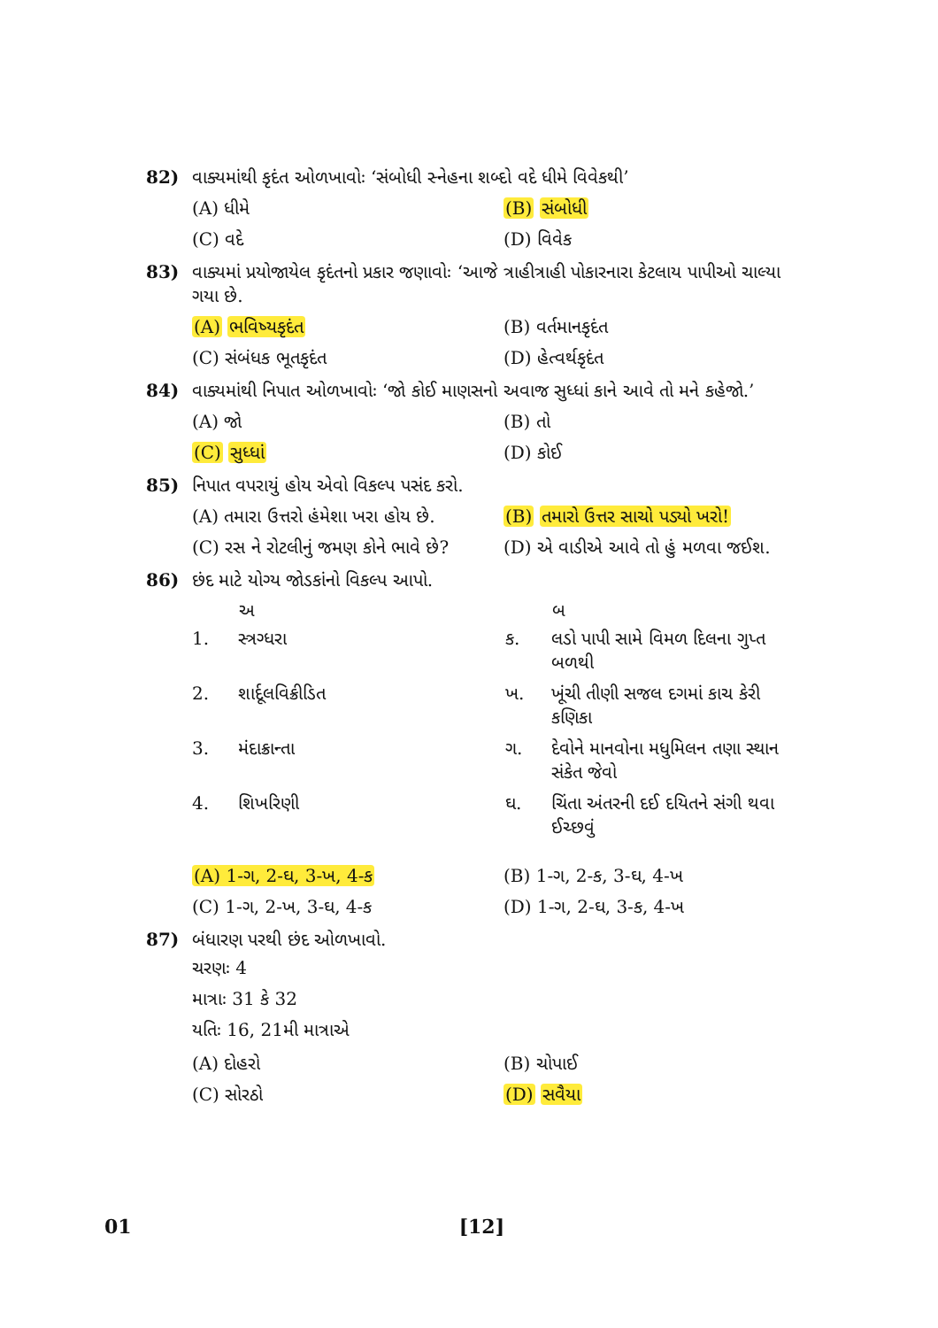82) વાક્યમાંથી કૃદંત ઓળખાવોઃ ‘સંબોધી સ્નેહના શબ્દો વદે ધીમે વિવેકથી’
(A) ધીમે (B) સંબોધી (C) વદે (D) વિવેક
83) વાક્યમાં પ્રયોજાયેલ કૃદંતનો પ્રકાર જણાવોઃ ‘આજે ત્રાહીત્રાહી પોકારનારા કેટલાય પાપીઓ ચાલ્યા ગયા છે.
(A) ભવિષ્યકૃદંત (B) વર્તમાનકૃદંત (C) સંબંધક ભૂતકૃદંત (D) હેત્વર્થકૃદંત
84) વાક્યમાંથી નિપાત ઓળખાવોઃ ‘જો કોઈ માણસનો અવાજ સુધ્ધાં કાને આવે તો મને કહેજો.’
(A) જો (B) તો (C) સુધ્ધાં (D) કોઈ
85) નિપાત વપરાયું હોય એવો વિકલ્પ પસંદ કરો.
(A) તમારા ઉત્તરો હંમેશા ખરા હોય છે. (B) તમારો ઉત્તર સાચો પડ્યો ખરો! (C) રસ ને રોટલીનું જમણ કોને ભાવે છે? (D) એ વાડીએ આવે તો હું મળવા જઈશ.
86) છંદ માટે યોગ્ય જોડકાંનો વિકલ્પ આપો.
| | અ | | બ |
| --- | --- | --- | --- |
| 1. | સ્ત્રગ્ધરા | ક. | લડો પાપી સામે વિમળ દિલના ગુપ્ત બળથી |
| 2. | શાર્દૂલવિક્રીડિત | ખ. | ખૂંચી તીણી સજલ દગમાં કાચ કેરી કણિકા |
| 3. | મંદાક્રાન્તા | ગ. | દેવોને માનવોના મધુમિલન તણા સ્થાન સંકેત જેવો |
| 4. | શિખરિણી | ઘ. | ચિંતા અંતરની દઈ દયિતને સંગી થવા ઈચ્છવું |
(A) 1-ગ, 2-ઘ, 3-ખ, 4-ક (B) 1-ગ, 2-ક, 3-ઘ, 4-ખ (C) 1-ગ, 2-ખ, 3-ઘ, 4-ક (D) 1-ગ, 2-ઘ, 3-ક, 4-ખ
87) બંધારણ પરથી છંદ ઓળખાવો.
ચરણઃ 4
માત્રાઃ 31 કે 32
યતિઃ 16, 21મી માત્રાએ
(A) દોહરો (B) ચોપાઈ (C) સોરઠો (D) સવૈયા
01 [12]